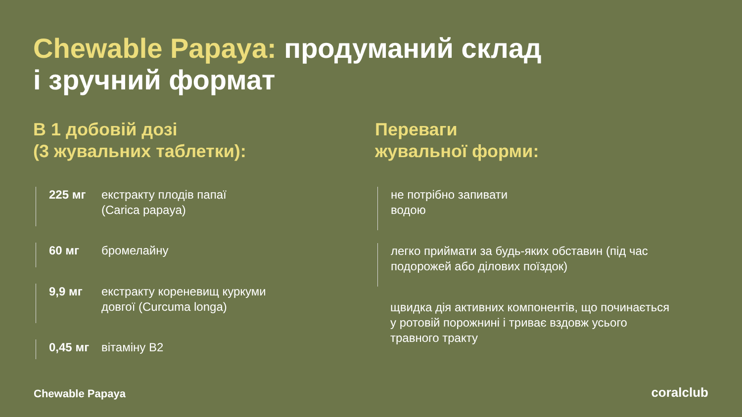Chewable Papaya: продуманий склад
і зручний формат
В 1 добовій дозі
(3 жувальних таблетки):
225 мг екстракту плодів папаї
(Carica papaya)
60 мг бромелайну
9,9 мг екстракту кореневищ куркуми
довгої (Curcuma longa)
0,45 мг вітаміну B2
Переваги
жувальної форми:
не потрібно запивати
водою
легко приймати за будь-яких обставин (під час
подорожей або ділових поїздок)
щвидка дія активних компонентів, що починається
у ротовій порожнині і триває вздовж усього
травного тракту
Chewable Papaya coralclub